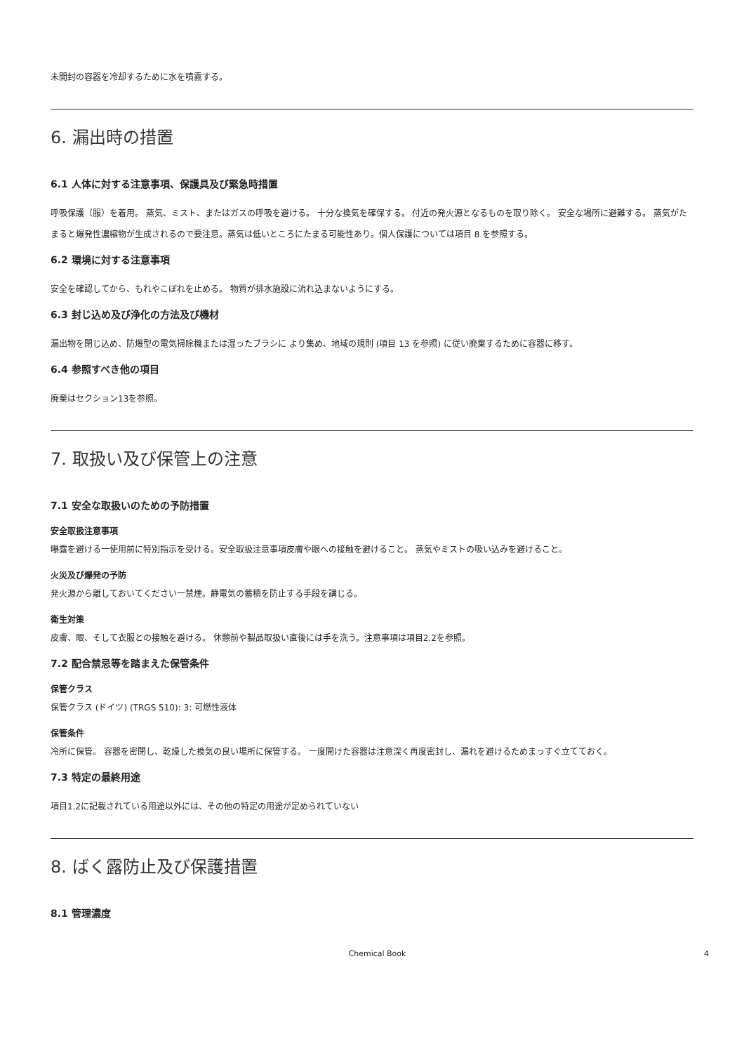未開封の容器を冷却するために水を噴霧する。
6. 漏出時の措置
6.1 人体に対する注意事項、保護具及び緊急時措置
呼吸保護（服）を着用。 蒸気、ミスト、またはガスの呼吸を避ける。 十分な換気を確保する。 付近の発火源となるものを取り除く。 安全な場所に避難する。 蒸気がたまると爆発性濃縮物が生成されるので要注意。蒸気は低いところにたまる可能性あり。個人保護については項目 8 を参照する。
6.2 環境に対する注意事項
安全を確認してから、もれやこぼれを止める。 物質が排水施設に流れ込まないようにする。
6.3 封じ込め及び浄化の方法及び機材
漏出物を閉じ込め、防爆型の電気掃除機または湿ったブラシに より集め、地域の規則 (項目 13 を参照) に従い廃棄するために容器に移す。
6.4 参照すべき他の項目
廃棄はセクション13を参照。
7. 取扱い及び保管上の注意
7.1 安全な取扱いのための予防措置
安全取扱注意事項
曝露を避ける一使用前に特別指示を受ける。安全取扱注意事項皮膚や眼への接触を避けること。 蒸気やミストの吸い込みを避けること。
火災及び爆発の予防
発火源から離しておいてください一禁煙。静電気の蓄積を防止する手段を講じる。
衛生対策
皮膚、眼、そして衣服との接触を避ける。 休憩前や製品取扱い直後には手を洗う。注意事項は項目2.2を参照。
7.2 配合禁忌等を踏まえた保管条件
保管クラス
保管クラス (ドイツ) (TRGS 510): 3: 可燃性液体
保管条件
冷所に保管。 容器を密閉し、乾燥した換気の良い場所に保管する。 一度開けた容器は注意深く再度密封し、漏れを避けるためまっすぐ立てておく。
7.3 特定の最終用途
項目1.2に記載されている用途以外には、その他の特定の用途が定められていない
8. ばく露防止及び保護措置
8.1 管理濃度
Chemical Book 4